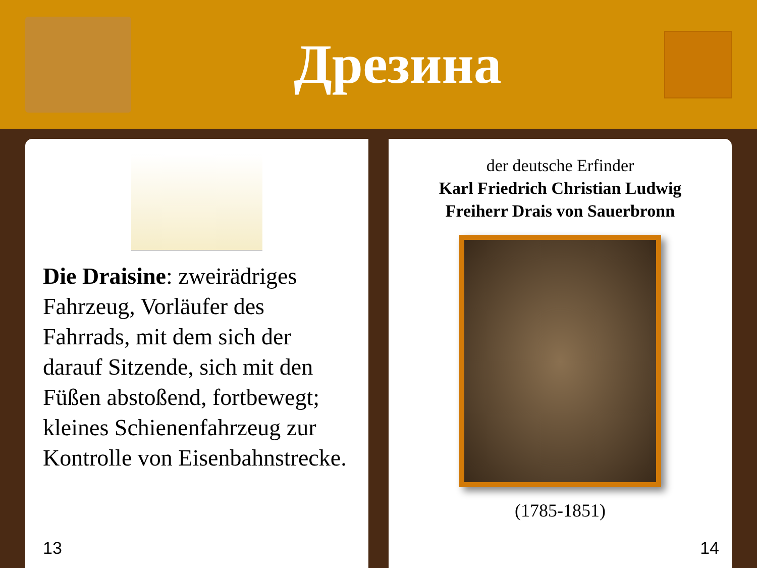Дрезина
Die Draisine: zweirädriges Fahrzeug, Vorläufer des Fahrrads, mit dem sich der darauf Sitzende, sich mit den Füßen abstoßend, fortbewegt; kleines Schienenfahrzeug zur Kontrolle von Eisenbahnstrecke.
13
der deutsche Erfinder
Karl Friedrich Christian Ludwig
Freiherr Drais von Sauerbronn
(1785-1851)
14